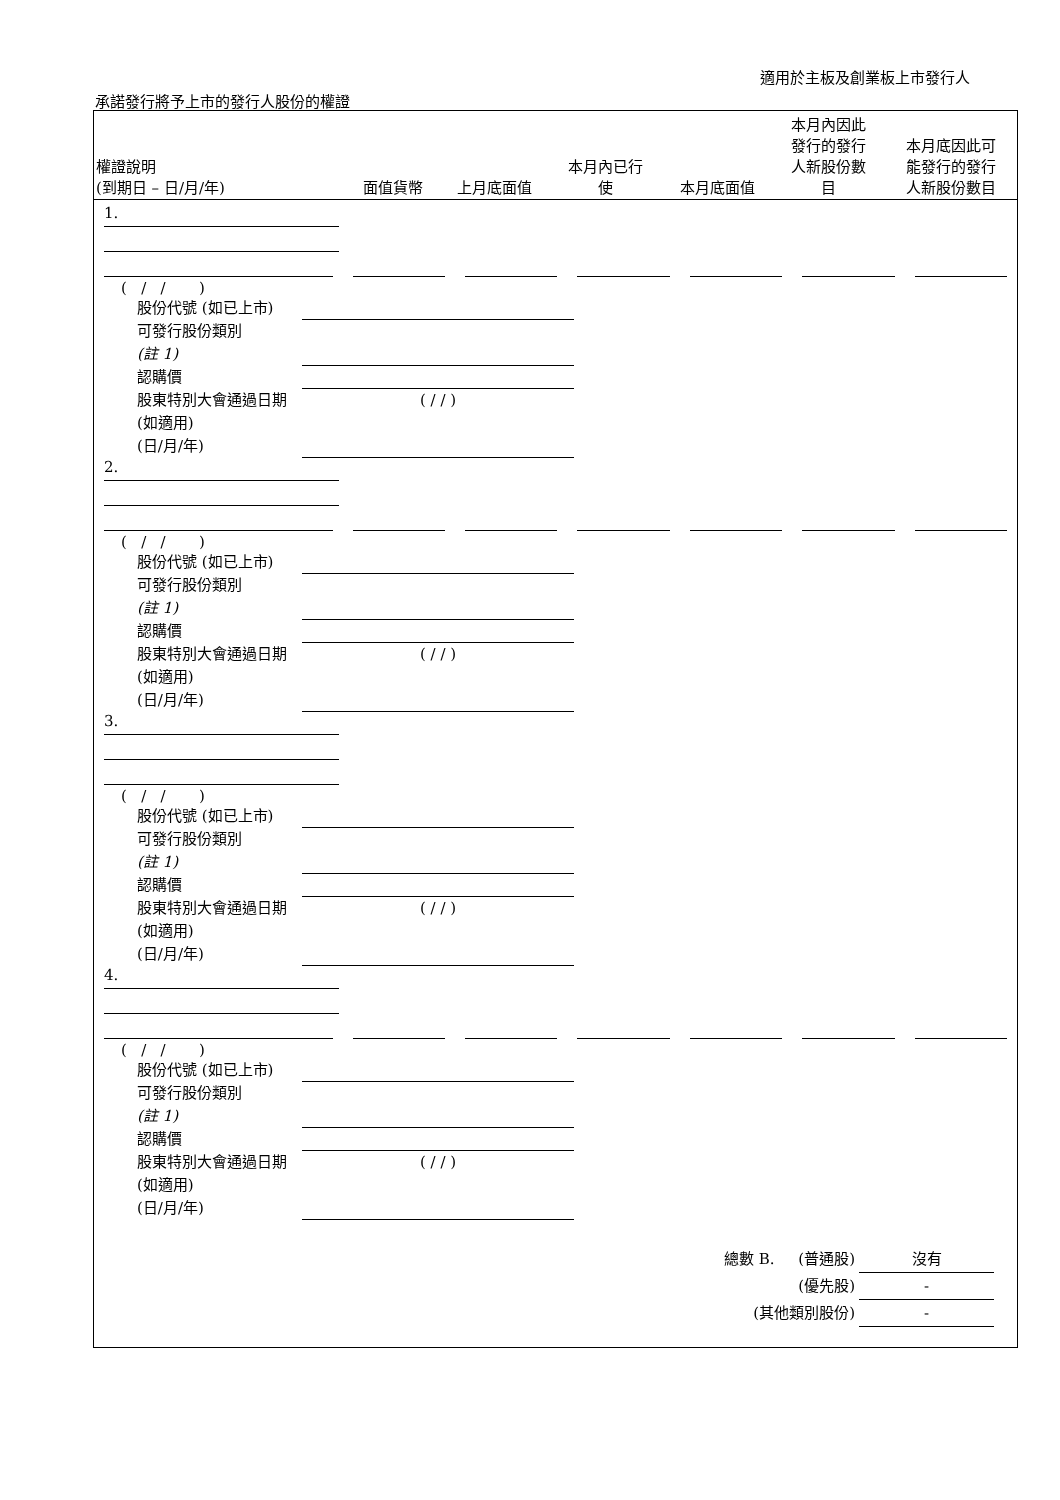適用於主板及創業板上市發行人
承諾發行將予上市的發行人股份的權證
| 權證說明 (到期日 – 日/月/年) | 面值貨幣 | 上月底面值 | 本月內已行 使 | 本月底面值 | 本月內因此 發行的發行 人新股份數 目 | 本月底因此可 能發行的發行 人新股份數目 |
| --- | --- | --- | --- | --- | --- | --- |
1.
( / / )
股份代號 (如已上市)
可發行股份類別
(註 1)
認購價
股東特別大會通過日期 (如適用)
(日/月/年) ( / / )
2.
( / / )
股份代號 (如已上市)
可發行股份類別
(註 1)
認購價
股東特別大會通過日期 (如適用)
(日/月/年) ( / / )
3.
( / / )
股份代號 (如已上市)
可發行股份類別
(註 1)
認購價
股東特別大會通過日期 (如適用)
(日/月/年) ( / / )
4.
( / / )
股份代號 (如已上市)
可發行股份類別
(註 1)
認購價
股東特別大會通過日期 (如適用)
(日/月/年) ( / / )
總數 B. (普通股) 沒有
(優先股) -
(其他類別股份) -